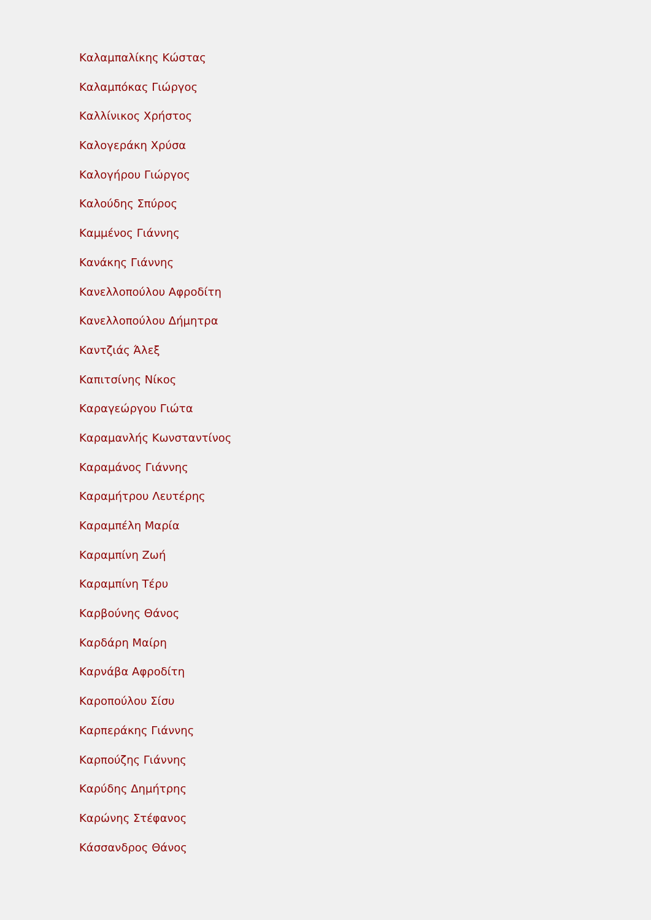Καλαμπαλίκης Κώστας
Καλαμπόκας Γιώργος
Καλλίνικος Χρήστος
Καλογεράκη Χρύσα
Καλογήρου Γιώργος
Καλούδης Σπύρος
Καμμένος Γιάννης
Κανάκης Γιάννης
Κανελλοπούλου Αφροδίτη
Κανελλοπούλου Δήμητρα
Καντζιάς Άλεξ
Καπιτσίνης Νίκος
Καραγεώργου Γιώτα
Καραμανλής Κωνσταντίνος
Καραμάνος Γιάννης
Καραμήτρου Λευτέρης
Καραμπέλη Μαρία
Καραμπίνη Ζωή
Καραμπίνη Τέρυ
Καρβούνης Θάνος
Καρδάρη Μαίρη
Καρνάβα Αφροδίτη
Καροπούλου Σίσυ
Καρπεράκης Γιάννης
Καρπούζης Γιάννης
Καρύδης Δημήτρης
Καρώνης Στέφανος
Κάσσανδρος Θάνος